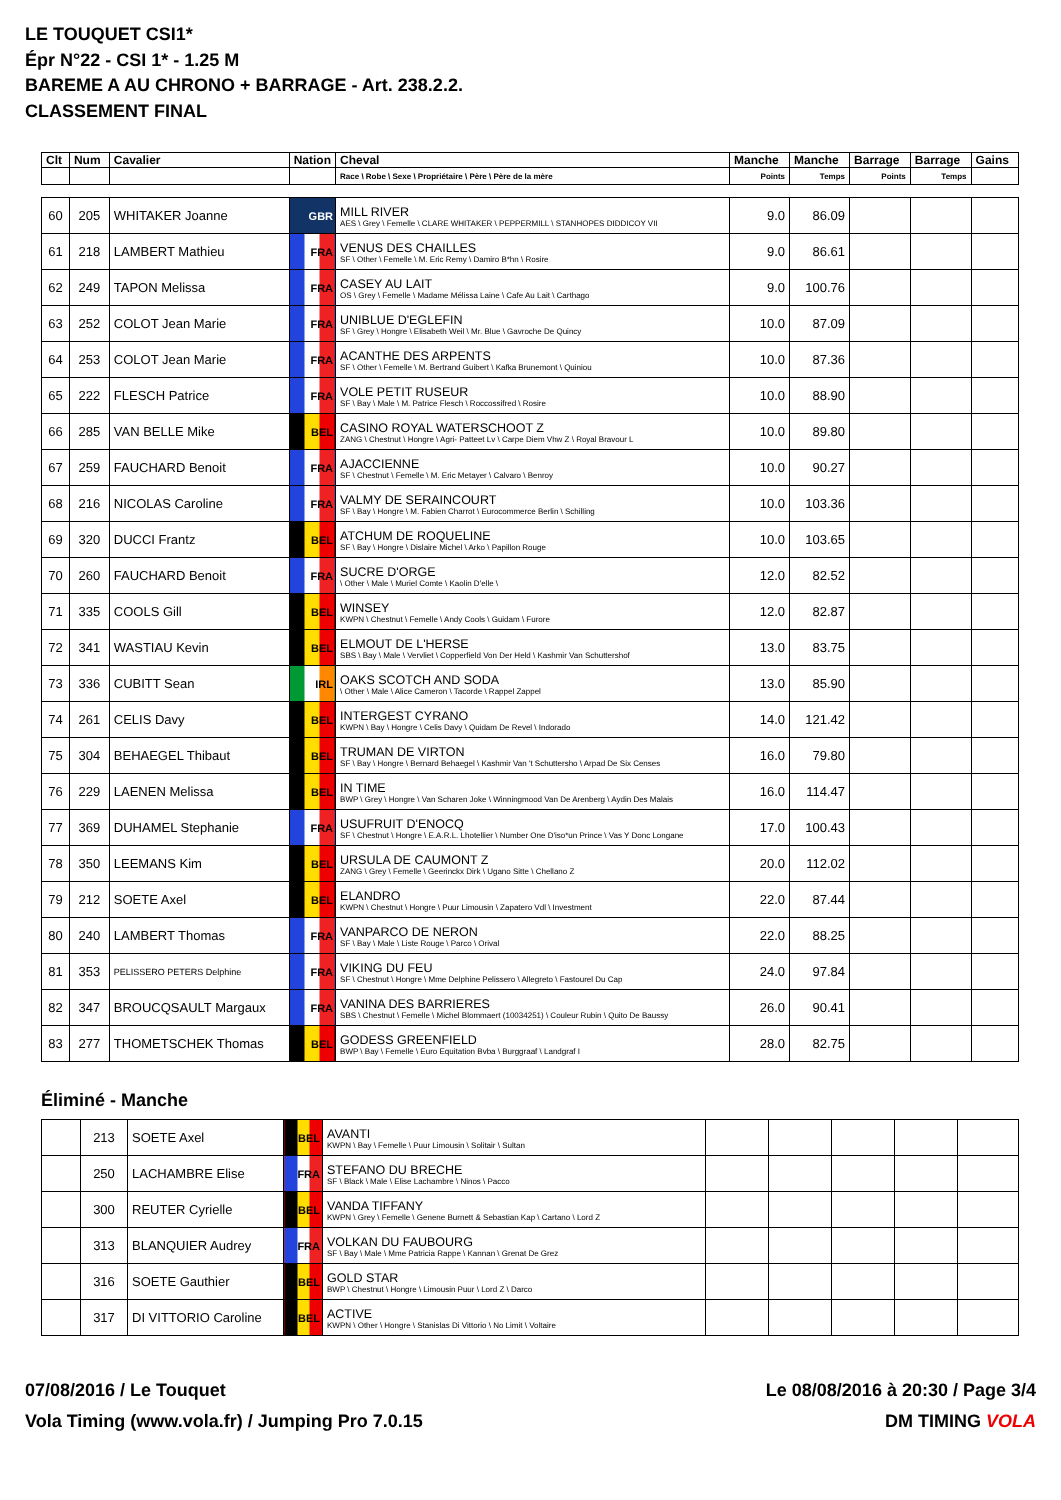LE TOUQUET CSI1*
Épr N°22 - CSI 1* - 1.25 M
BAREME A AU CHRONO + BARRAGE - Art. 238.2.2.
CLASSEMENT FINAL
| Clt | Num | Cavalier | Nation | Cheval | Manche | Manche | Barrage | Barrage | Gains |
| --- | --- | --- | --- | --- | --- | --- | --- | --- | --- |
| | | | | Race \ Robe \ Sexe \ Propriétaire \ Père \ Père de la mère | Points | Temps | Points | Temps | |
| 60 | 205 | WHITAKER Joanne | GBR | MILL RIVER AES \ Grey \ Femelle \ CLARE WHITAKER \ PEPPERMILL \ STANHOPES DIDDICOY VII | 9.0 | 86.09 | | | |
| 61 | 218 | LAMBERT Mathieu | FRA | VENUS DES CHAILLES SF \ Other \ Femelle \ M. Eric Remy \ Damiro B*hn \ Rosire | 9.0 | 86.61 | | | |
| 62 | 249 | TAPON Melissa | FRA | CASEY AU LAIT OS \ Grey \ Femelle \ Madame Mélissa Laine \ Cafe Au Lait \ Carthago | 9.0 | 100.76 | | | |
| 63 | 252 | COLOT Jean Marie | FRA | UNIBLUE D'EGLEFIN SF \ Grey \ Hongre \ Elisabeth Weil \ Mr. Blue \ Gavroche De Quincy | 10.0 | 87.09 | | | |
| 64 | 253 | COLOT Jean Marie | FRA | ACANTHE DES ARPENTS SF \ Other \ Femelle \ M. Bertrand Guibert \ Kafka Brunemont \ Quiniou | 10.0 | 87.36 | | | |
| 65 | 222 | FLESCH Patrice | FRA | VOLE PETIT RUSEUR SF \ Bay \ Male \ M. Patrice Flesch \ Roccossifred \ Rosire | 10.0 | 88.90 | | | |
| 66 | 285 | VAN BELLE Mike | BEL | CASINO ROYAL WATERSCHOOT Z ZANG \ Chestnut \ Hongre \ Agri- Patteet Lv \ Carpe Diem Vhw Z \ Royal Bravour L | 10.0 | 89.80 | | | |
| 67 | 259 | FAUCHARD Benoit | FRA | AJACCIENNE SF \ Chestnut \ Femelle \ M. Eric Metayer \ Calvaro \ Benroy | 10.0 | 90.27 | | | |
| 68 | 216 | NICOLAS Caroline | FRA | VALMY DE SERAINCOURT SF \ Bay \ Hongre \ M. Fabien Charrot \ Eurocommerce Berlin \ Schilling | 10.0 | 103.36 | | | |
| 69 | 320 | DUCCI Frantz | BEL | ATCHUM DE ROQUELINE SF \ Bay \ Hongre \ Dislaire Michel \ Arko \ Papillon Rouge | 10.0 | 103.65 | | | |
| 70 | 260 | FAUCHARD Benoit | FRA | SUCRE D'ORGE \ Other \ Male \ Muriel Comte \ Kaolin D'elle \ | 12.0 | 82.52 | | | |
| 71 | 335 | COOLS Gill | BEL | WINSEY KWPN \ Chestnut \ Femelle \ Andy Cools \ Guidam \ Furore | 12.0 | 82.87 | | | |
| 72 | 341 | WASTIAU Kevin | BEL | ELMOUT DE L'HERSE SBS \ Bay \ Male \ Vervliet \ Copperfield Von Der Held \ Kashmir Van Schuttershof | 13.0 | 83.75 | | | |
| 73 | 336 | CUBITT Sean | IRL | OAKS SCOTCH AND SODA \ Other \ Male \ Alice Cameron \ Tacorde \ Rappel Zappel | 13.0 | 85.90 | | | |
| 74 | 261 | CELIS Davy | BEL | INTERGEST CYRANO KWPN \ Bay \ Hongre \ Celis Davy \ Quidam De Revel \ Indorado | 14.0 | 121.42 | | | |
| 75 | 304 | BEHAEGEL Thibaut | BEL | TRUMAN DE VIRTON SF \ Bay \ Hongre \ Bernard Behaegel \ Kashmir Van 't Schuttersho \ Arpad De Six Censes | 16.0 | 79.80 | | | |
| 76 | 229 | LAENEN Melissa | BEL | IN TIME BWP \ Grey \ Hongre \ Van Scharen Joke \ Winningmood Van De Arenberg \ Aydin Des Malais | 16.0 | 114.47 | | | |
| 77 | 369 | DUHAMEL Stephanie | FRA | USUFRUIT D'ENOCQ SF \ Chestnut \ Hongre \ E.A.R.L. Lhotellier \ Number One D'iso*un Prince \ Vas Y Donc Longane | 17.0 | 100.43 | | | |
| 78 | 350 | LEEMANS Kim | BEL | URSULA DE CAUMONT Z ZANG \ Grey \ Femelle \ Geerinckx Dirk \ Ugano Sitte \ Chellano Z | 20.0 | 112.02 | | | |
| 79 | 212 | SOETE Axel | BEL | ELANDRO KWPN \ Chestnut \ Hongre \ Puur Limousin \ Zapatero Vdl \ Investment | 22.0 | 87.44 | | | |
| 80 | 240 | LAMBERT Thomas | FRA | VANPARCO DE NERON SF \ Bay \ Male \ Liste Rouge \ Parco \ Orival | 22.0 | 88.25 | | | |
| 81 | 353 | PELISSERO PETERS Delphine | FRA | VIKING DU FEU SF \ Chestnut \ Hongre \ Mme Delphine Pelissero \ Allegreto \ Fastourel Du Cap | 24.0 | 97.84 | | | |
| 82 | 347 | BROUCQSAULT Margaux | FRA | VANINA DES BARRIERES SBS \ Chestnut \ Femelle \ Michel Blommaert (10034251) \ Couleur Rubin \ Quito De Baussy | 26.0 | 90.41 | | | |
| 83 | 277 | THOMETSCHEK Thomas | BEL | GODESS GREENFIELD BWP \ Bay \ Femelle \ Euro Equitation Bvba \ Burggraaf \ Landgraf I | 28.0 | 82.75 | | | |
Éliminé - Manche
| | 213 | SOETE Axel | BEL | AVANTI KWPN \ Bay \ Femelle \ Puur Limousin \ Solitair \ Sultan | | | | | |
| | 250 | LACHAMBRE Elise | FRA | STEFANO DU BRECHE SF \ Black \ Male \ Elise Lachambre \ Ninos \ Pacco | | | | | |
| | 300 | REUTER Cyrielle | BEL | VANDA TIFFANY KWPN \ Grey \ Femelle \ Genene Burnett & Sebastian Kap \ Cartano \ Lord Z | | | | | |
| | 313 | BLANQUIER Audrey | FRA | VOLKAN DU FAUBOURG SF \ Bay \ Male \ Mme Patricia Rappe \ Kannan \ Grenat De Grez | | | | | |
| | 316 | SOETE Gauthier | BEL | GOLD STAR BWP \ Chestnut \ Hongre \ Limousin Puur \ Lord Z \ Darco | | | | | |
| | 317 | DI VITTORIO Caroline | BEL | ACTIVE KWPN \ Other \ Hongre \ Stanislas Di Vittorio \ No Limit \ Voltaire | | | | | |
07/08/2016 / Le Touquet Le 08/08/2016 à 20:30 / Page 3/4
Vola Timing (www.vola.fr) / Jumping Pro 7.0.15 DM TIMING VOLA